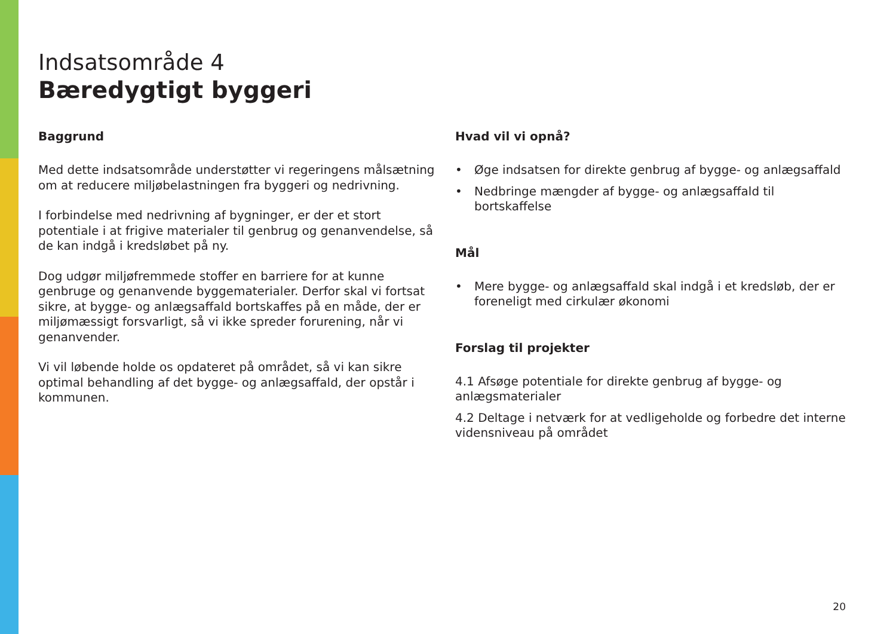Indsatsområde 4
Bæredygtigt byggeri
Baggrund
Med dette indsatsområde understøtter vi regeringens målsætning om at reducere miljøbelastningen fra byggeri og nedrivning.
I forbindelse med nedrivning af bygninger, er der et stort potentiale i at frigive materialer til genbrug og genanvendelse, så de kan indgå i kredsløbet på ny.
Dog udgør miljøfremmede stoffer en barriere for at kunne genbruge og genanvende byggematerialer. Derfor skal vi fortsat sikre, at bygge- og anlægsaffald bortskaffes på en måde, der er miljømæssigt forsvarligt, så vi ikke spreder forurening, når vi genanvender.
Vi vil løbende holde os opdateret på området, så vi kan sikre optimal behandling af det bygge- og anlægsaffald, der opstår i kommunen.
Hvad vil vi opnå?
• Øge indsatsen for direkte genbrug af bygge- og anlægsaffald
• Nedbringe mængder af bygge- og anlægsaffald til bortskaffelse
Mål
• Mere bygge- og anlægsaffald skal indgå i et kredsløb, der er foreneligt med cirkulær økonomi
Forslag til projekter
4.1 Afsøge potentiale for direkte genbrug af bygge- og anlægsmaterialer
4.2 Deltage i netværk for at vedligeholde og forbedre det interne vidensniveau på området
20